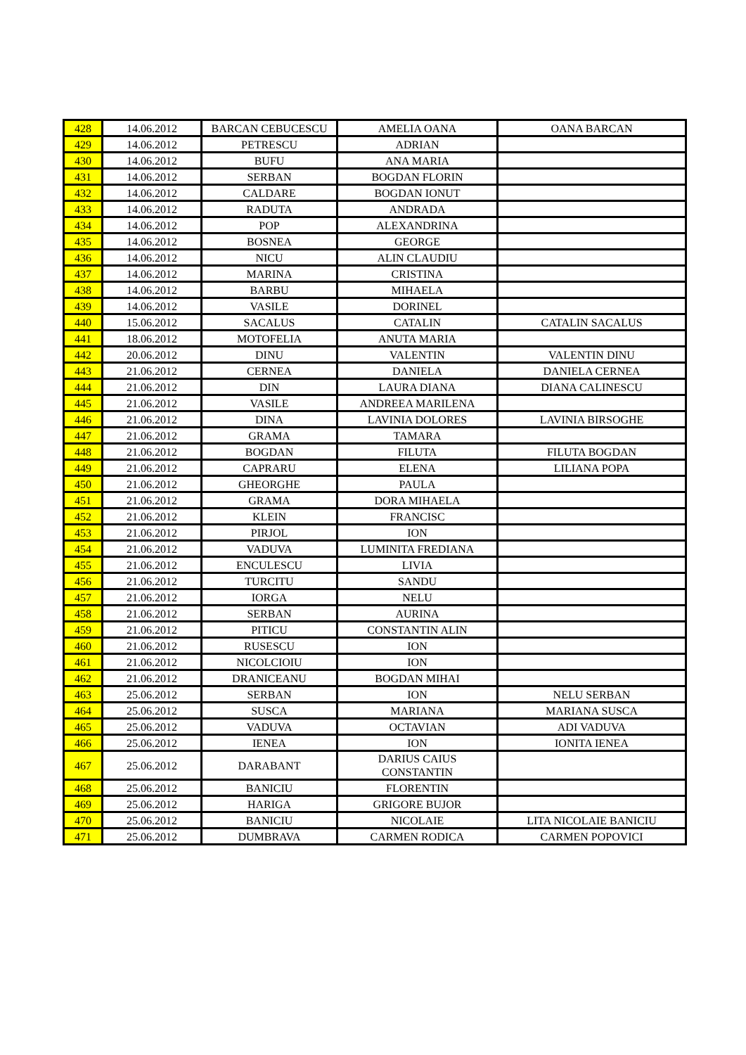| 428 | 14.06.2012 | BARCAN CEBUCESCU | AMELIA OANA | OANA BARCAN |
| 429 | 14.06.2012 | PETRESCU | ADRIAN | |
| 430 | 14.06.2012 | BUFU | ANA MARIA | |
| 431 | 14.06.2012 | SERBAN | BOGDAN FLORIN | |
| 432 | 14.06.2012 | CALDARE | BOGDAN IONUT | |
| 433 | 14.06.2012 | RADUTA | ANDRADA | |
| 434 | 14.06.2012 | POP | ALEXANDRINA | |
| 435 | 14.06.2012 | BOSNEA | GEORGE | |
| 436 | 14.06.2012 | NICU | ALIN CLAUDIU | |
| 437 | 14.06.2012 | MARINA | CRISTINA | |
| 438 | 14.06.2012 | BARBU | MIHAELA | |
| 439 | 14.06.2012 | VASILE | DORINEL | |
| 440 | 15.06.2012 | SACALUS | CATALIN | CATALIN SACALUS |
| 441 | 18.06.2012 | MOTOFELIA | ANUTA MARIA | |
| 442 | 20.06.2012 | DINU | VALENTIN | VALENTIN DINU |
| 443 | 21.06.2012 | CERNEA | DANIELA | DANIELA CERNEA |
| 444 | 21.06.2012 | DIN | LAURA DIANA | DIANA CALINESCU |
| 445 | 21.06.2012 | VASILE | ANDREEA MARILENA | |
| 446 | 21.06.2012 | DINA | LAVINIA DOLORES | LAVINIA BIRSOGHE |
| 447 | 21.06.2012 | GRAMA | TAMARA | |
| 448 | 21.06.2012 | BOGDAN | FILUTA | FILUTA BOGDAN |
| 449 | 21.06.2012 | CAPRARU | ELENA | LILIANA POPA |
| 450 | 21.06.2012 | GHEORGHE | PAULA | |
| 451 | 21.06.2012 | GRAMA | DORA MIHAELA | |
| 452 | 21.06.2012 | KLEIN | FRANCISC | |
| 453 | 21.06.2012 | PIRJOL | ION | |
| 454 | 21.06.2012 | VADUVA | LUMINITA FREDIANA | |
| 455 | 21.06.2012 | ENCULESCU | LIVIA | |
| 456 | 21.06.2012 | TURCITU | SANDU | |
| 457 | 21.06.2012 | IORGA | NELU | |
| 458 | 21.06.2012 | SERBAN | AURINA | |
| 459 | 21.06.2012 | PITICU | CONSTANTIN ALIN | |
| 460 | 21.06.2012 | RUSESCU | ION | |
| 461 | 21.06.2012 | NICOLCIOIU | ION | |
| 462 | 21.06.2012 | DRANICEANU | BOGDAN MIHAI | |
| 463 | 25.06.2012 | SERBAN | ION | NELU SERBAN |
| 464 | 25.06.2012 | SUSCA | MARIANA | MARIANA SUSCA |
| 465 | 25.06.2012 | VADUVA | OCTAVIAN | ADI VADUVA |
| 466 | 25.06.2012 | IENEA | ION | IONITA IENEA |
| 467 | 25.06.2012 | DARABANT | DARIUS CAIUS CONSTANTIN | |
| 468 | 25.06.2012 | BANICIU | FLORENTIN | |
| 469 | 25.06.2012 | HARIGA | GRIGORE BUJOR | |
| 470 | 25.06.2012 | BANICIU | NICOLAIE | LITA NICOLAIE BANICIU |
| 471 | 25.06.2012 | DUMBRAVA | CARMEN RODICA | CARMEN POPOVICI |